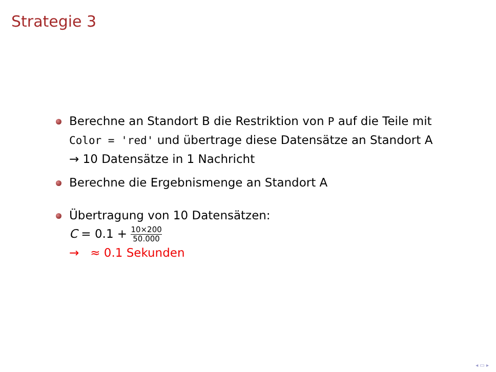Strategie 3
Berechne an Standort B die Restriktion von P auf die Teile mit Color = 'red' und übertrage diese Datensätze an Standort A → 10 Datensätze in 1 Nachricht
Berechne die Ergebnismenge an Standort A
Übertragung von 10 Datensätzen:
C = 0.1 + 10×200 50.000
→ ≈ 0.1 Sekunden
◂ ▭ ▸